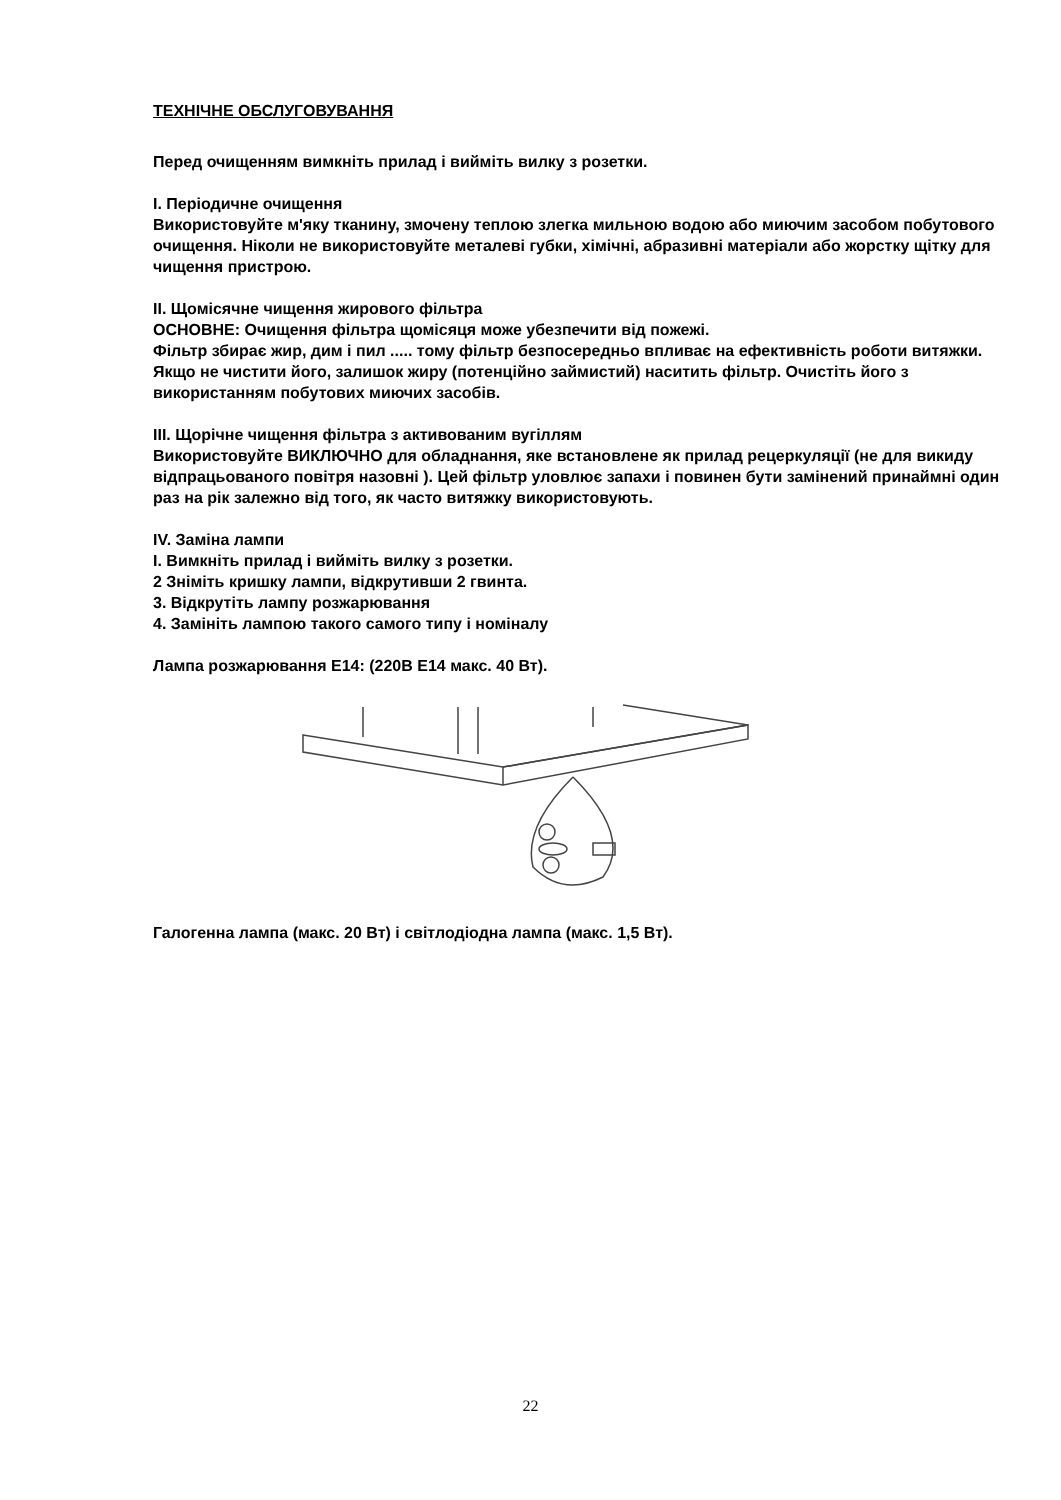ТЕХНІЧНЕ ОБСЛУГОВУВАННЯ
Перед очищенням вимкніть прилад і вийміть вилку з розетки.
I. Періодичне очищення
Використовуйте м'яку тканину, змочену теплою злегка мильною водою або миючим засобом побутового очищення. Ніколи не використовуйте металеві губки, хімічні, абразивні матеріали або жорстку щітку для чищення пристрою.
II. Щомісячне чищення жирового фільтра
ОСНОВНЕ: Очищення фільтра щомісяця може убезпечити від пожежі.
Фільтр збирає жир, дим і пил ..... тому фільтр безпосередньо впливає на ефективність роботи витяжки. Якщо не чистити його, залишок жиру (потенційно займистий) наситить фільтр. Очистіть його з використанням побутових миючих засобів.
III. Щорічне чищення фільтра з активованим вугіллям
Використовуйте ВИКЛЮЧНО для обладнання, яке встановлене як прилад рецеркуляції (не для викиду відпрацьованого повітря назовні ). Цей фільтр уловлює запахи і повинен бути замінений принаймні один раз на рік залежно від того, як часто витяжку використовують.
IV. Заміна лампи
I. Вимкніть прилад і вийміть вилку з розетки.
2 Зніміть кришку лампи, відкрутивши 2 гвинта.
3. Відкрутіть лампу розжарювання
4. Замініть лампою такого самого типу і номіналу
Лампа розжарювання E14: (220В E14 макс. 40 Вт).
Галогенна лампа (макс. 20 Вт) і світлодіодна лампа (макс. 1,5 Вт).
22